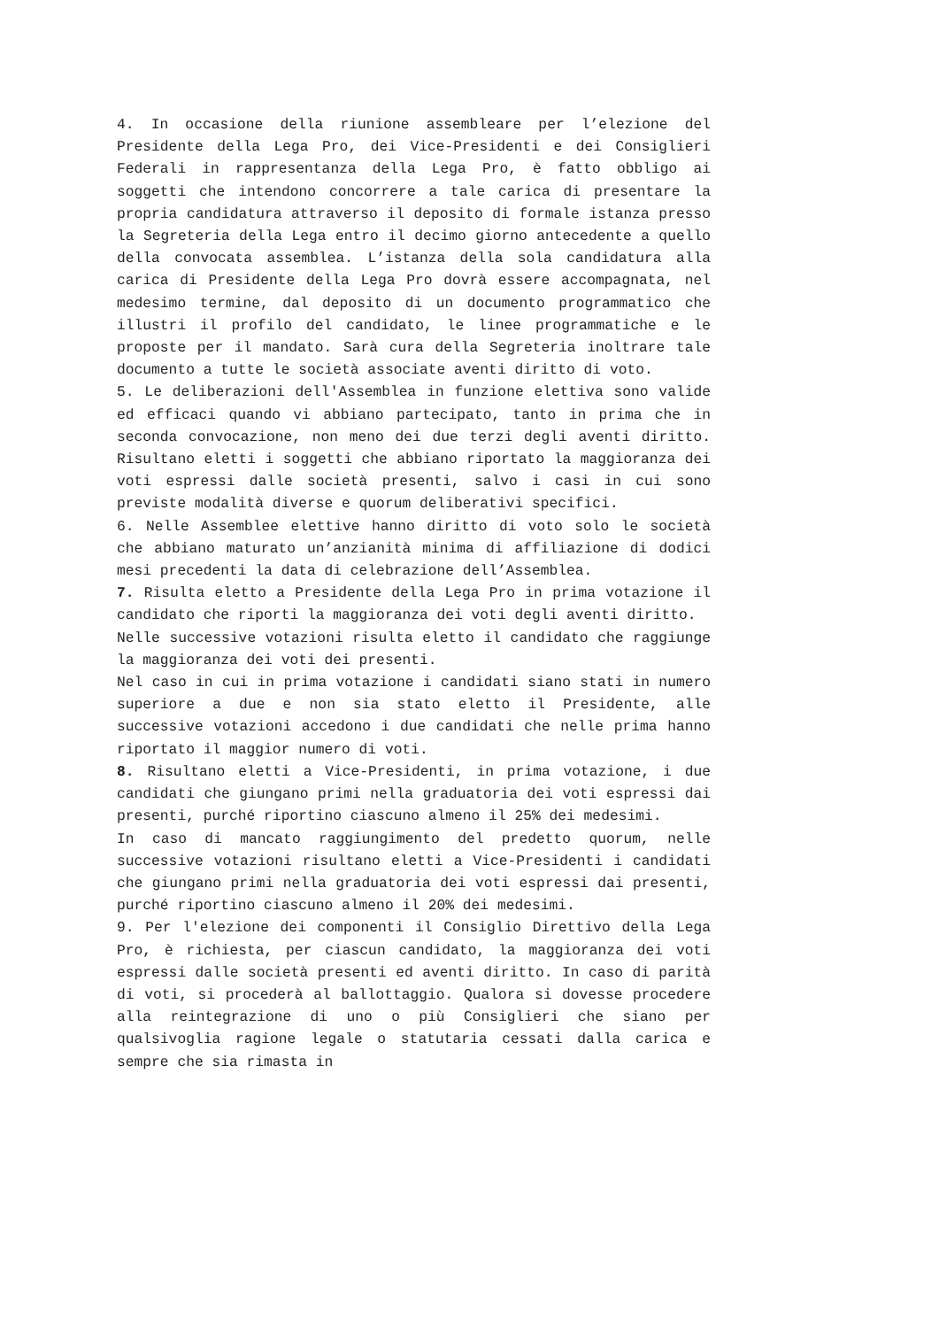4. In occasione della riunione assembleare per l’elezione del Presidente della Lega Pro, dei Vice-Presidenti e dei Consiglieri Federali in rappresentanza della Lega Pro, è fatto obbligo ai soggetti che intendono concorrere a tale carica di presentare la propria candidatura attraverso il deposito di formale istanza presso la Segreteria della Lega entro il decimo giorno antecedente a quello della convocata assemblea. L’istanza della sola candidatura alla carica di Presidente della Lega Pro dovrà essere accompagnata, nel medesimo termine, dal deposito di un documento programmatico che illustri il profilo del candidato, le linee programmatiche e le proposte per il mandato. Sarà cura della Segreteria inoltrare tale documento a tutte le società associate aventi diritto di voto.
5. Le deliberazioni dell'Assemblea in funzione elettiva sono valide ed efficaci quando vi abbiano partecipato, tanto in prima che in seconda convocazione, non meno dei due terzi degli aventi diritto. Risultano eletti i soggetti che abbiano riportato la maggioranza dei voti espressi dalle società presenti, salvo i casi in cui sono previste modalità diverse e quorum deliberativi specifici.
6. Nelle Assemblee elettive hanno diritto di voto solo le società che abbiano maturato un’anzianità minima di affiliazione di dodici mesi precedenti la data di celebrazione dell’Assemblea.
7. Risulta eletto a Presidente della Lega Pro in prima votazione il candidato che riporti la maggioranza dei voti degli aventi diritto.
Nelle successive votazioni risulta eletto il candidato che raggiunge la maggioranza dei voti dei presenti.
Nel caso in cui in prima votazione i candidati siano stati in numero superiore a due e non sia stato eletto il Presidente, alle successive votazioni accedono i due candidati che nelle prima hanno riportato il maggior numero di voti.
8. Risultano eletti a Vice-Presidenti, in prima votazione, i due candidati che giungano primi nella graduatoria dei voti espressi dai presenti, purché riportino ciascuno almeno il 25% dei medesimi.
In caso di mancato raggiungimento del predetto quorum, nelle successive votazioni risultano eletti a Vice-Presidenti i candidati che giungano primi nella graduatoria dei voti espressi dai presenti, purché riportino ciascuno almeno il 20% dei medesimi.
9. Per l'elezione dei componenti il Consiglio Direttivo della Lega Pro, è richiesta, per ciascun candidato, la maggioranza dei voti espressi dalle società presenti ed aventi diritto. In caso di parità di voti, si procederà al ballottaggio. Qualora si dovesse procedere alla reintegrazione di uno o più Consiglieri che siano per qualsivoglia ragione legale o statutaria cessati dalla carica e sempre che sia rimasta in